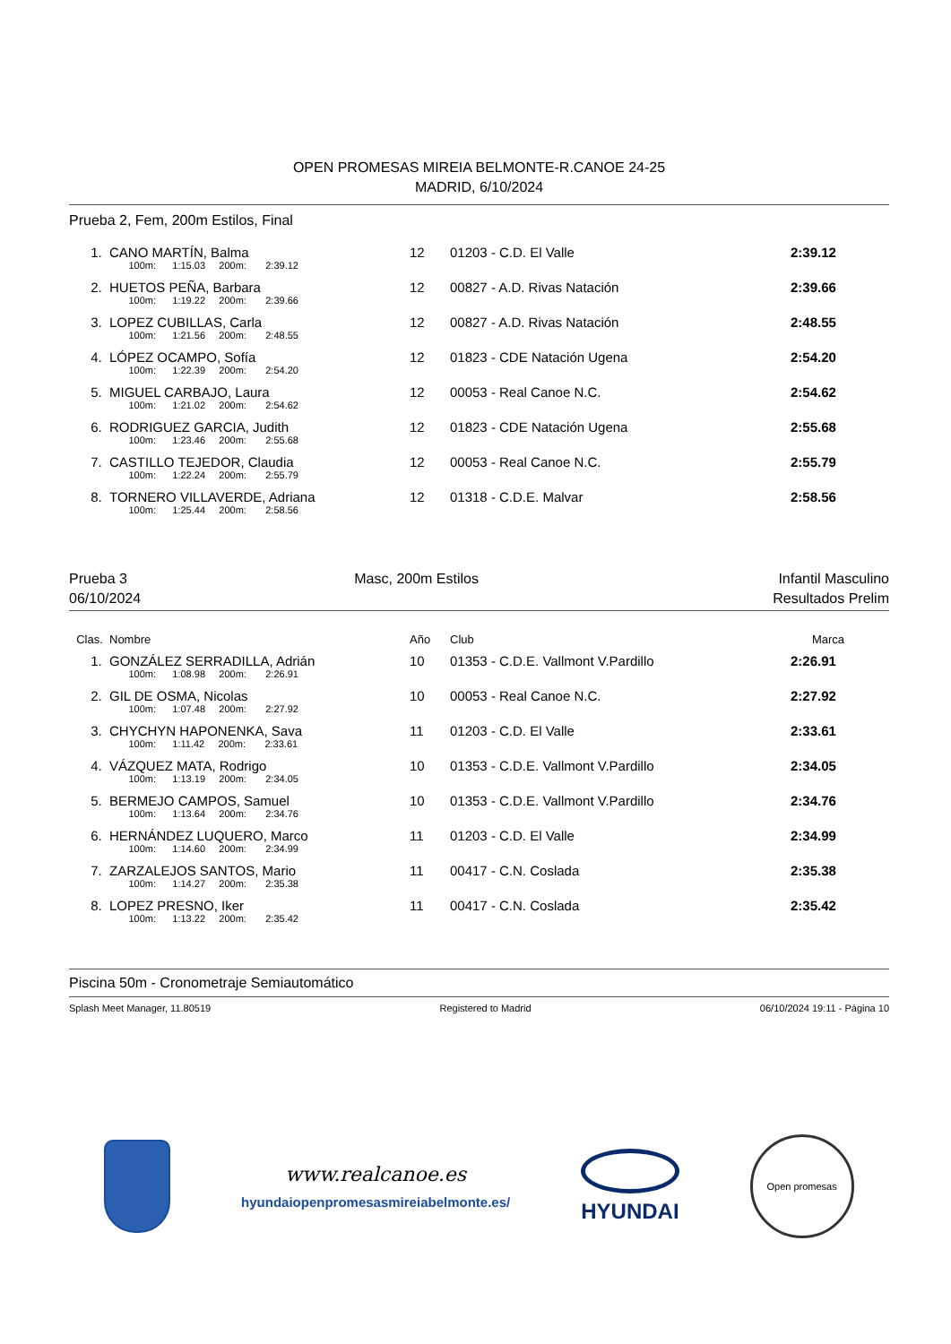OPEN PROMESAS MIREIA BELMONTE-R.CANOE 24-25
MADRID, 6/10/2024
Prueba 2, Fem, 200m Estilos, Final
| 1. | CANO MARTÍN, Balma | 12 | 01203 - C.D. El Valle | 2:39.12 | |
| | 100m: 1:15.03 200m: 2:39.12 | | | | |
| 2. | HUETOS PEÑA, Barbara | 12 | 00827 - A.D. Rivas Natación | 2:39.66 | |
| | 100m: 1:19.22 200m: 2:39.66 | | | | |
| 3. | LOPEZ CUBILLAS, Carla | 12 | 00827 - A.D. Rivas Natación | 2:48.55 | |
| | 100m: 1:21.56 200m: 2:48.55 | | | | |
| 4. | LÓPEZ OCAMPO, Sofía | 12 | 01823 - CDE Natación Ugena | 2:54.20 | |
| | 100m: 1:22.39 200m: 2:54.20 | | | | |
| 5. | MIGUEL CARBAJO, Laura | 12 | 00053 - Real Canoe N.C. | 2:54.62 | |
| | 100m: 1:21.02 200m: 2:54.62 | | | | |
| 6. | RODRIGUEZ GARCIA, Judith | 12 | 01823 - CDE Natación Ugena | 2:55.68 | |
| | 100m: 1:23.46 200m: 2:55.68 | | | | |
| 7. | CASTILLO TEJEDOR, Claudia | 12 | 00053 - Real Canoe N.C. | 2:55.79 | |
| | 100m: 1:22.24 200m: 2:55.79 | | | | |
| 8. | TORNERO VILLAVERDE, Adriana | 12 | 01318 - C.D.E. Malvar | 2:58.56 | |
| | 100m: 1:25.44 200m: 2:58.56 | | | | |
Prueba 3
06/10/2024
Masc, 200m Estilos Infantil Masculino
Resultados Prelim
| Clas. | Nombre | Año | Club | Marca | |
| 1. | GONZÁLEZ SERRADILLA, Adrián | 10 | 01353 - C.D.E. Vallmont V.Pardillo | 2:26.91 | |
| | 100m: 1:08.98 200m: 2:26.91 | | | | |
| 2. | GIL DE OSMA, Nicolas | 10 | 00053 - Real Canoe N.C. | 2:27.92 | |
| | 100m: 1:07.48 200m: 2:27.92 | | | | |
| 3. | CHYCHYN HAPONENKA, Sava | 11 | 01203 - C.D. El Valle | 2:33.61 | |
| | 100m: 1:11.42 200m: 2:33.61 | | | | |
| 4. | VÁZQUEZ MATA, Rodrigo | 10 | 01353 - C.D.E. Vallmont V.Pardillo | 2:34.05 | |
| | 100m: 1:13.19 200m: 2:34.05 | | | | |
| 5. | BERMEJO CAMPOS, Samuel | 10 | 01353 - C.D.E. Vallmont V.Pardillo | 2:34.76 | |
| | 100m: 1:13.64 200m: 2:34.76 | | | | |
| 6. | HERNÁNDEZ LUQUERO, Marco | 11 | 01203 - C.D. El Valle | 2:34.99 | |
| | 100m: 1:14.60 200m: 2:34.99 | | | | |
| 7. | ZARZALEJOS SANTOS, Mario | 11 | 00417 - C.N. Coslada | 2:35.38 | |
| | 100m: 1:14.27 200m: 2:35.38 | | | | |
| 8. | LOPEZ PRESNO, Iker | 11 | 00417 - C.N. Coslada | 2:35.42 | |
| | 100m: 1:13.22 200m: 2:35.42 | | | | |
Piscina 50m - Cronometraje Semiautomático
Splash Meet Manager, 11.80519 Registered to Madrid 06/10/2024 19:11 - Página 10
www.realcanoe.es
hyundaiopenpromesasmireiabelmonte.es/
HYUNDAI
Open promesas